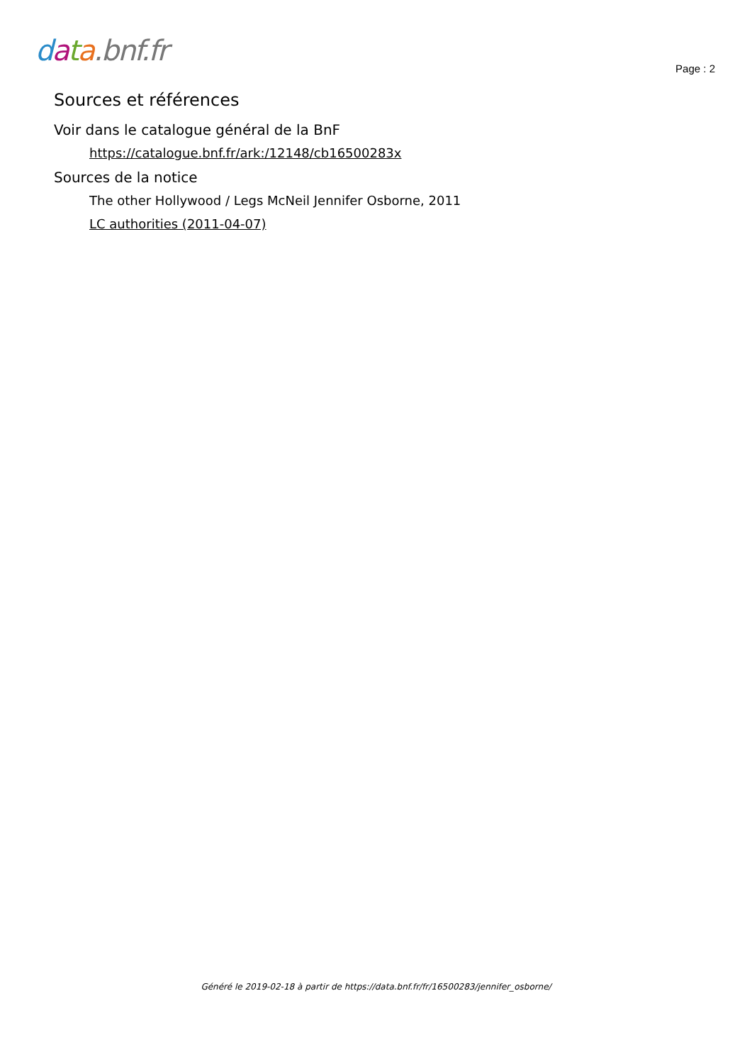data.bnf.fr
Page : 2
Sources et références
Voir dans le catalogue général de la BnF
https://catalogue.bnf.fr/ark:/12148/cb16500283x
Sources de la notice
The other Hollywood / Legs McNeil Jennifer Osborne, 2011
LC authorities (2011-04-07)
Généré le 2019-02-18 à partir de https://data.bnf.fr/fr/16500283/jennifer_osborne/